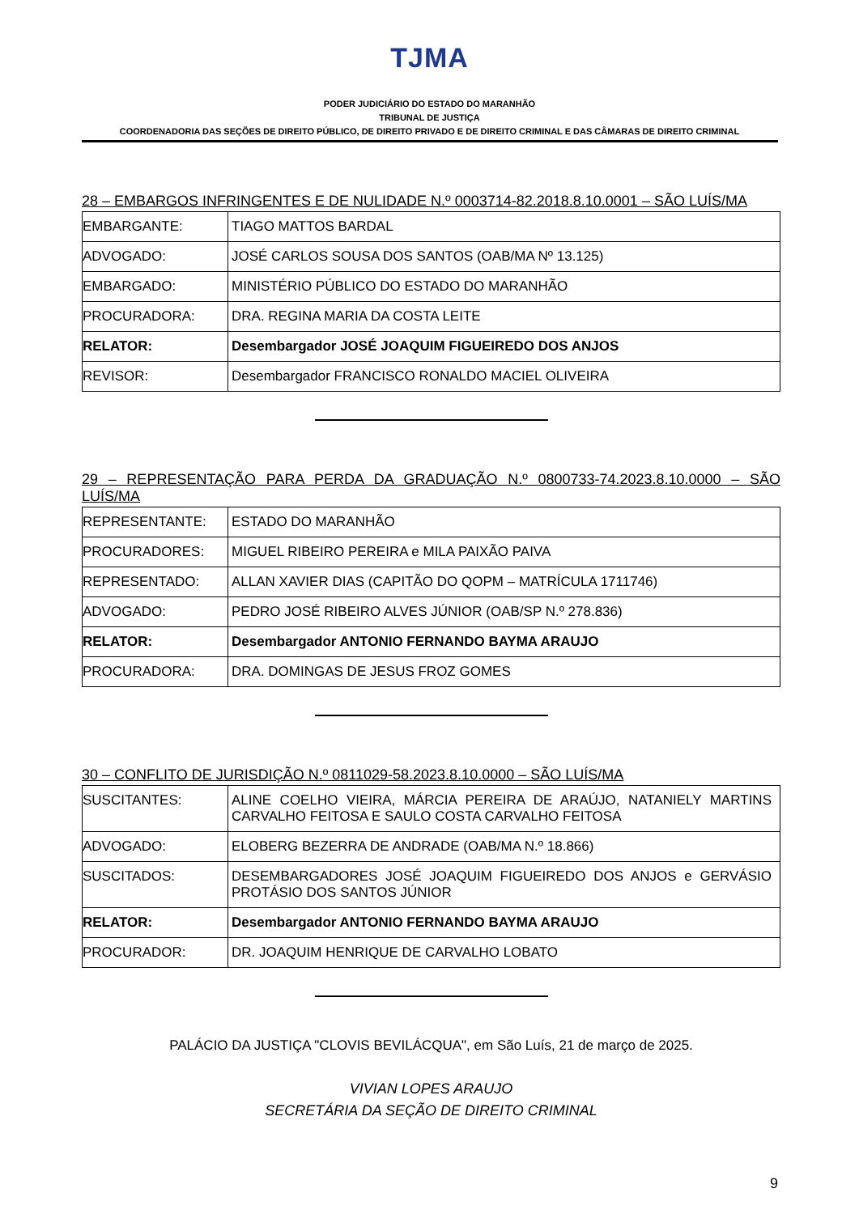TJMA
PODER JUDICIÁRIO DO ESTADO DO MARANHÃO
TRIBUNAL DE JUSTIÇA
COORDENADORIA DAS SEÇÕES DE DIREITO PÚBLICO, DE DIREITO PRIVADO E DE DIREITO CRIMINAL E DAS CÂMARAS DE DIREITO CRIMINAL
28 – EMBARGOS INFRINGENTES E DE NULIDADE N.º 0003714-82.2018.8.10.0001 – SÃO LUÍS/MA
| EMBARGANTE: | TIAGO MATTOS BARDAL |
| ADVOGADO: | JOSÉ CARLOS SOUSA DOS SANTOS (OAB/MA Nº 13.125) |
| EMBARGADO: | MINISTÉRIO PÚBLICO DO ESTADO DO MARANHÃO |
| PROCURADORA: | DRA. REGINA MARIA DA COSTA LEITE |
| RELATOR: | Desembargador JOSÉ JOAQUIM FIGUEIREDO DOS ANJOS |
| REVISOR: | Desembargador FRANCISCO RONALDO MACIEL OLIVEIRA |
29 – REPRESENTAÇÃO PARA PERDA DA GRADUAÇÃO N.º 0800733-74.2023.8.10.0000 – SÃO LUÍS/MA
| REPRESENTANTE: | ESTADO DO MARANHÃO |
| PROCURADORES: | MIGUEL RIBEIRO PEREIRA e MILA PAIXÃO PAIVA |
| REPRESENTADO: | ALLAN XAVIER DIAS (CAPITÃO DO QOPM – MATRÍCULA 1711746) |
| ADVOGADO: | PEDRO JOSÉ RIBEIRO ALVES JÚNIOR (OAB/SP N.º 278.836) |
| RELATOR: | Desembargador ANTONIO FERNANDO BAYMA ARAUJO |
| PROCURADORA: | DRA. DOMINGAS DE JESUS FROZ GOMES |
30 – CONFLITO DE JURISDIÇÃO N.º 0811029-58.2023.8.10.0000 – SÃO LUÍS/MA
| SUSCITANTES: | ALINE COELHO VIEIRA, MÁRCIA PEREIRA DE ARAÚJO, NATANIELY MARTINS CARVALHO FEITOSA E SAULO COSTA CARVALHO FEITOSA |
| ADVOGADO: | ELOBERG BEZERRA DE ANDRADE (OAB/MA N.º 18.866) |
| SUSCITADOS: | DESEMBARGADORES JOSÉ JOAQUIM FIGUEIREDO DOS ANJOS e GERVÁSIO PROTÁSIO DOS SANTOS JÚNIOR |
| RELATOR: | Desembargador ANTONIO FERNANDO BAYMA ARAUJO |
| PROCURADOR: | DR. JOAQUIM HENRIQUE DE CARVALHO LOBATO |
PALÁCIO DA JUSTIÇA "CLOVIS BEVILÁCQUA", em São Luís, 21 de março de 2025.
VIVIAN LOPES ARAUJO
SECRETÁRIA DA SEÇÃO DE DIREITO CRIMINAL
9